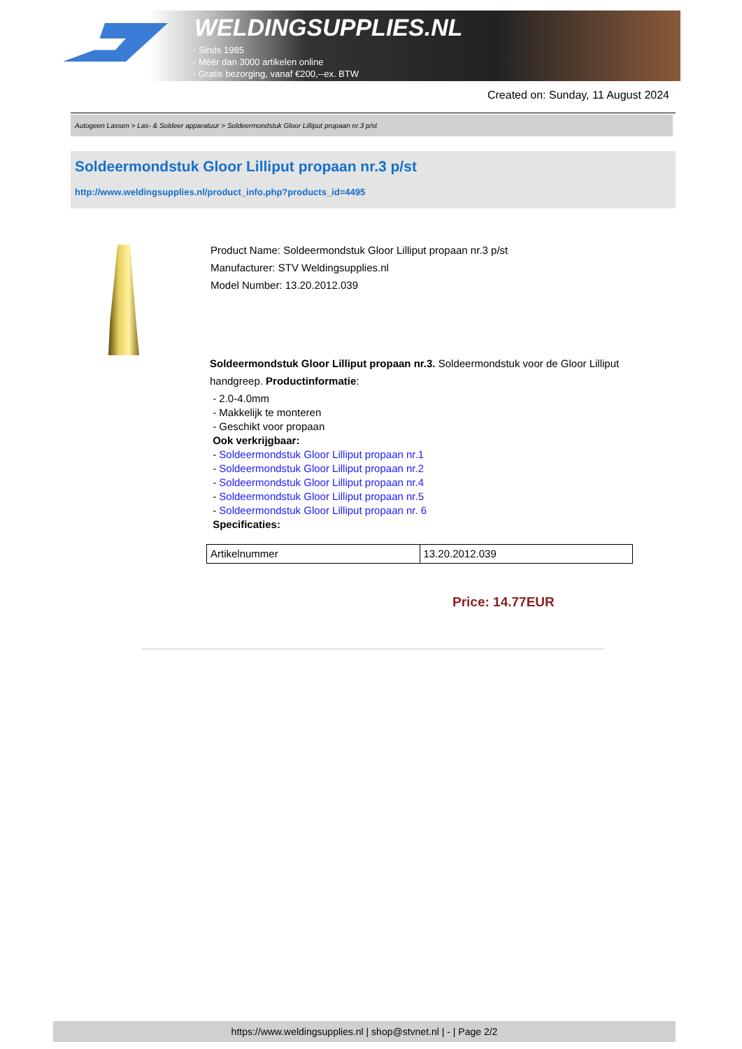WELDINGSUPPLIES.NL
- Sinds 1985
- Méér dan 3000 artikelen online
- Gratis bezorging, vanaf €200,--ex. BTW
Created on: Sunday, 11 August 2024
Autogeen Lassen > Las- & Soldeer apparatuur > Soldeermondstuk Gloor Lilliput propaan nr.3 p/st
Soldeermondstuk Gloor Lilliput propaan nr.3 p/st
http://www.weldingsupplies.nl/product_info.php?products_id=4495
Product Name: Soldeermondstuk Gloor Lilliput propaan nr.3 p/st
Manufacturer: STV Weldingsupplies.nl
Model Number: 13.20.2012.039
Soldeermondstuk Gloor Lilliput propaan nr.3. Soldeermondstuk voor de Gloor Lilliput
handgreep. Productinformatie:
- 2.0-4.0mm
- Makkelijk te monteren
- Geschikt voor propaan
Ook verkrijgbaar:
- Soldeermondstuk Gloor Lilliput propaan nr.1
- Soldeermondstuk Gloor Lilliput propaan nr.2
- Soldeermondstuk Gloor Lilliput propaan nr.4
- Soldeermondstuk Gloor Lilliput propaan nr.5
- Soldeermondstuk Gloor Lilliput propaan nr. 6
Specificaties:
| Artikelnummer | 13.20.2012.039 |
Price: 14.77EUR
https://www.weldingsupplies.nl | shop@stvnet.nl | - | Page 2/2